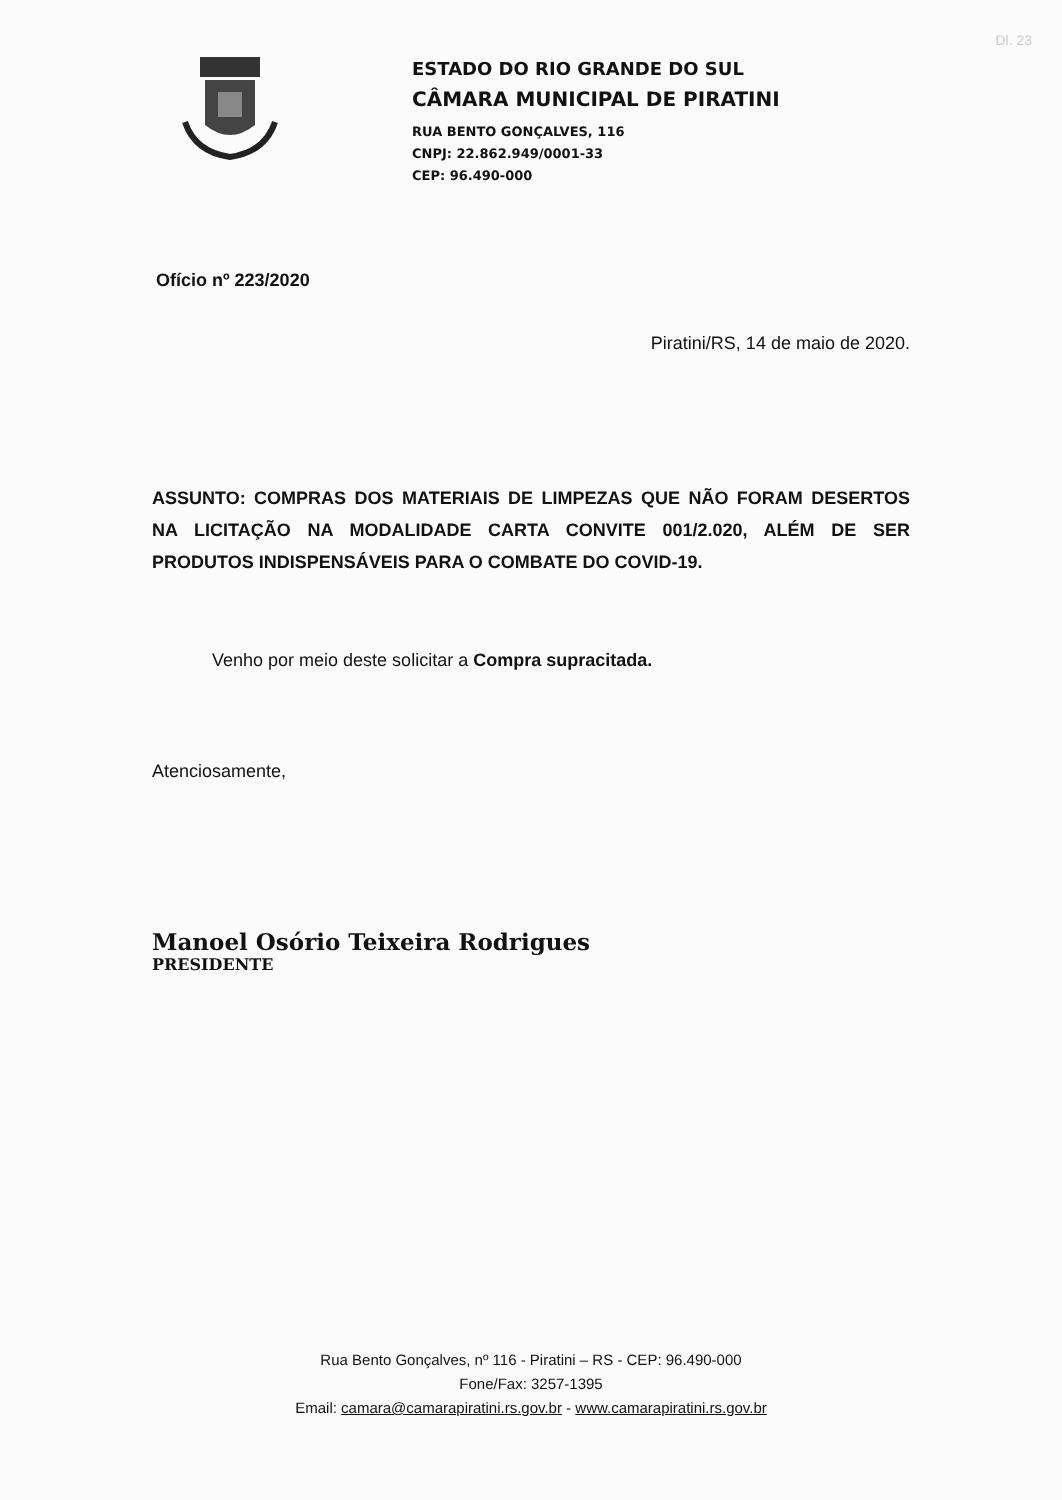Dl. 23
ESTADO DO RIO GRANDE DO SUL
CÂMARA MUNICIPAL DE PIRATINI
RUA BENTO GONÇALVES, 116
CNPJ: 22.862.949/0001-33
CEP: 96.490-000
Ofício nº 223/2020
Piratini/RS, 14 de maio de 2020.
ASSUNTO: COMPRAS DOS MATERIAIS DE LIMPEZAS QUE NÃO FORAM DESERTOS NA LICITAÇÃO NA MODALIDADE CARTA CONVITE 001/2.020, ALÉM DE SER PRODUTOS INDISPENSÁVEIS PARA O COMBATE DO COVID-19.
Venho por meio deste solicitar a Compra supracitada.
Atenciosamente,
Manoel Osório Teixeira Rodrigues
PRESIDENTE
Rua Bento Gonçalves, nº 116 - Piratini – RS - CEP: 96.490-000
Fone/Fax: 3257-1395
Email: camara@camarapiratini.rs.gov.br - www.camarapiratini.rs.gov.br